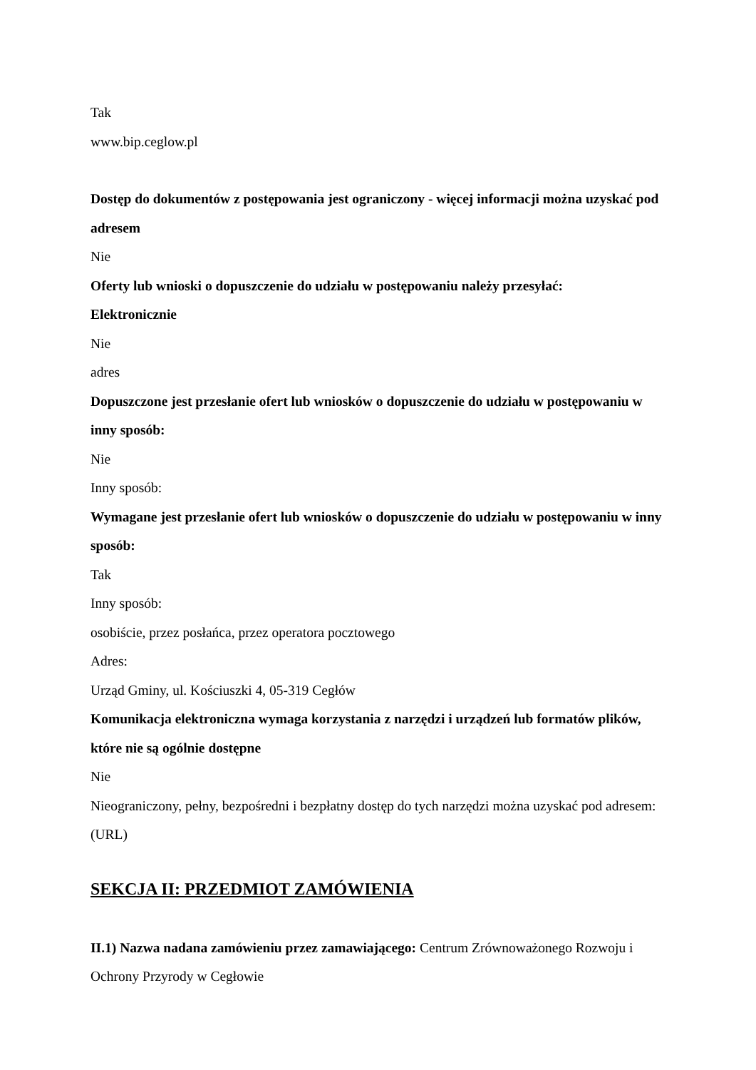Tak
www.bip.ceglow.pl
Dostęp do dokumentów z postępowania jest ograniczony - więcej informacji można uzyskać pod adresem
Nie
Oferty lub wnioski o dopuszczenie do udziału w postępowaniu należy przesyłać:
Elektronicznie
Nie
adres
Dopuszczone jest przesłanie ofert lub wniosków o dopuszczenie do udziału w postępowaniu w inny sposób:
Nie
Inny sposób:
Wymagane jest przesłanie ofert lub wniosków o dopuszczenie do udziału w postępowaniu w inny sposób:
Tak
Inny sposób:
osobiście, przez posłańca, przez operatora pocztowego
Adres:
Urząd Gminy, ul. Kościuszki 4, 05-319 Cegłów
Komunikacja elektroniczna wymaga korzystania z narzędzi i urządzeń lub formatów plików, które nie są ogólnie dostępne
Nie
Nieograniczony, pełny, bezpośredni i bezpłatny dostęp do tych narzędzi można uzyskać pod adresem: (URL)
SEKCJA II: PRZEDMIOT ZAMÓWIENIA
II.1) Nazwa nadana zamówieniu przez zamawiającego: Centrum Zrównoważonego Rozwoju i Ochrony Przyrody w Cegłowie